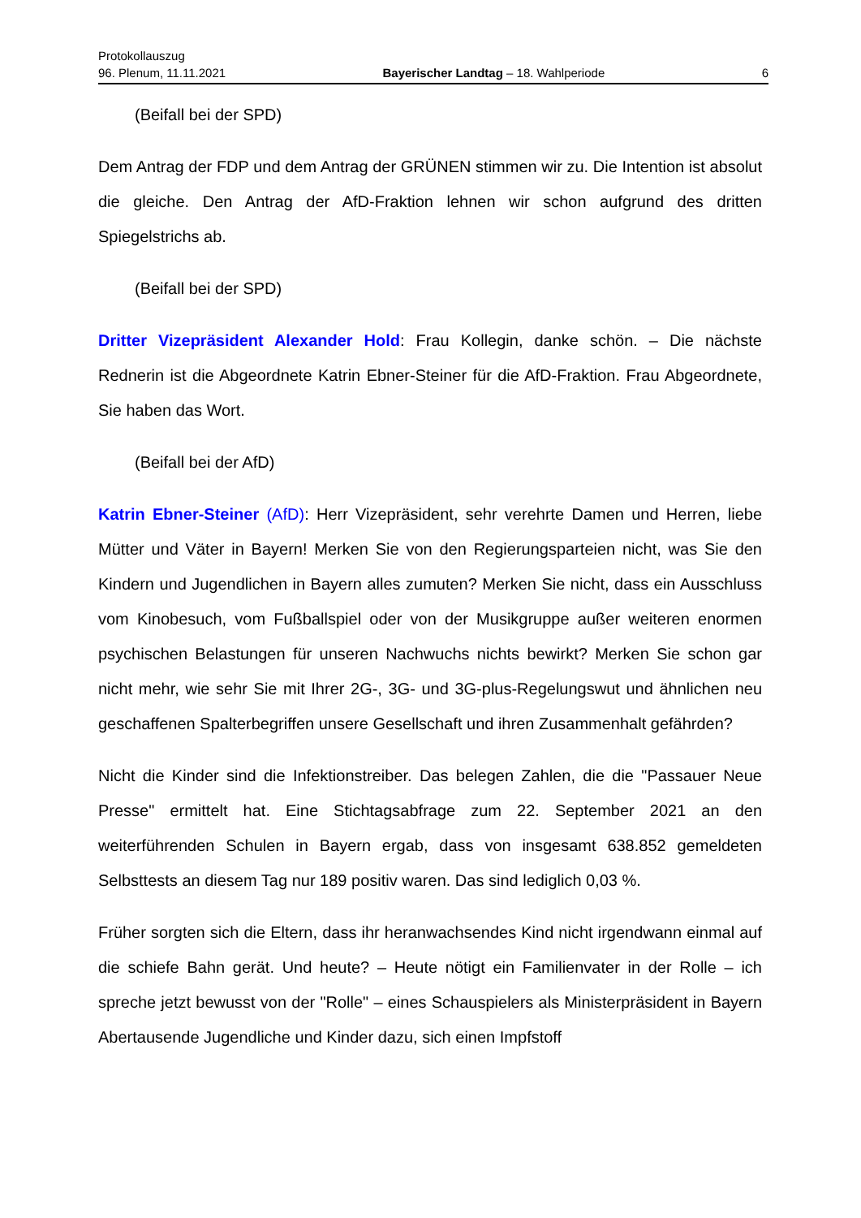Protokollauszug
96. Plenum, 11.11.2021 Bayerischer Landtag – 18. Wahlperiode 6
(Beifall bei der SPD)
Dem Antrag der FDP und dem Antrag der GRÜNEN stimmen wir zu. Die Intention ist absolut die gleiche. Den Antrag der AfD-Fraktion lehnen wir schon aufgrund des dritten Spiegelstrichs ab.
(Beifall bei der SPD)
Dritter Vizepräsident Alexander Hold: Frau Kollegin, danke schön. – Die nächste Rednerin ist die Abgeordnete Katrin Ebner-Steiner für die AfD-Fraktion. Frau Abgeordnete, Sie haben das Wort.
(Beifall bei der AfD)
Katrin Ebner-Steiner (AfD): Herr Vizepräsident, sehr verehrte Damen und Herren, liebe Mütter und Väter in Bayern! Merken Sie von den Regierungsparteien nicht, was Sie den Kindern und Jugendlichen in Bayern alles zumuten? Merken Sie nicht, dass ein Ausschluss vom Kinobesuch, vom Fußballspiel oder von der Musikgruppe außer weiteren enormen psychischen Belastungen für unseren Nachwuchs nichts bewirkt? Merken Sie schon gar nicht mehr, wie sehr Sie mit Ihrer 2G-, 3G- und 3G-plus-Regelungswut und ähnlichen neu geschaffenen Spalterbegriffen unsere Gesellschaft und ihren Zusammenhalt gefährden?
Nicht die Kinder sind die Infektionstreiber. Das belegen Zahlen, die die "Passauer Neue Presse" ermittelt hat. Eine Stichtagsabfrage zum 22. September 2021 an den weiterführenden Schulen in Bayern ergab, dass von insgesamt 638.852 gemeldeten Selbsttests an diesem Tag nur 189 positiv waren. Das sind lediglich 0,03 %.
Früher sorgten sich die Eltern, dass ihr heranwachsendes Kind nicht irgendwann einmal auf die schiefe Bahn gerät. Und heute? – Heute nötigt ein Familienvater in der Rolle – ich spreche jetzt bewusst von der "Rolle" – eines Schauspielers als Ministerpräsident in Bayern Abertausende Jugendliche und Kinder dazu, sich einen Impfstoff